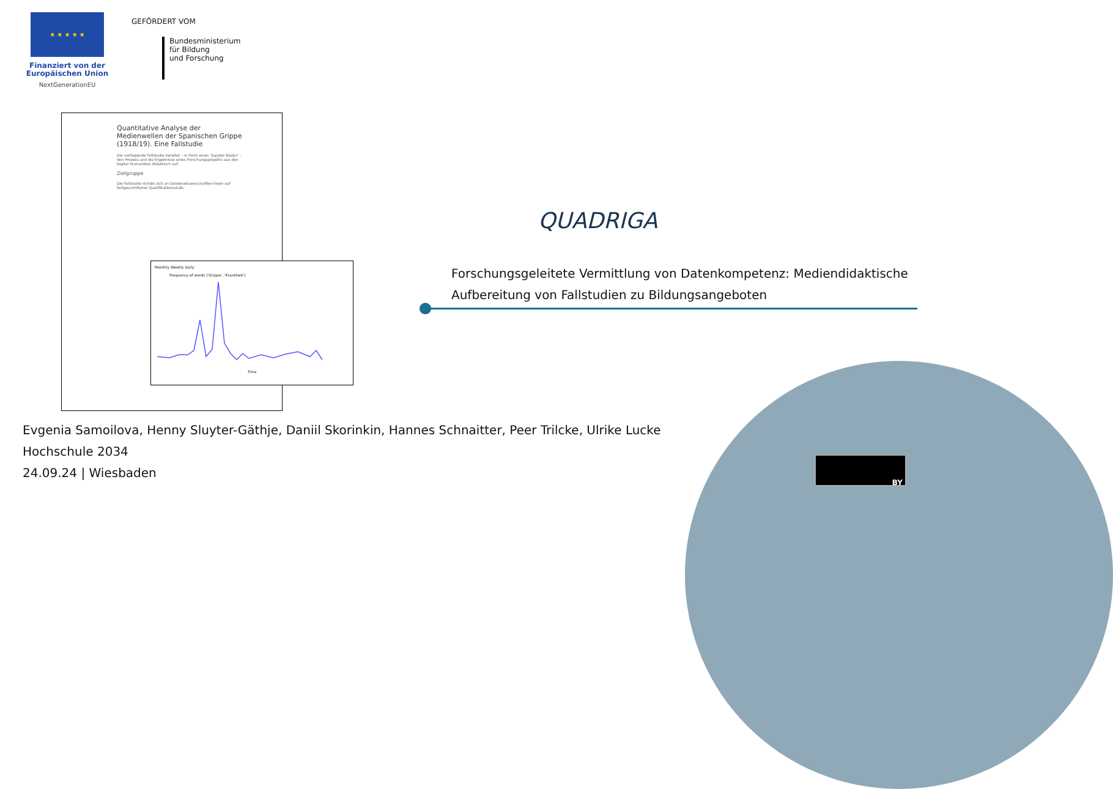★ ★ ★ ★ ★
Finanziert von der Europäischen Union
NextGenerationEU
GEFÖRDERT VOM
Bundesministerium
für Bildung
und Forschung
Quantitative Analyse der Medienwellen der Spanischen Grippe (1918/19). Eine Fallstudie
Die vorliegende Fallstudie bereitet – in Form eines "Jupyter Books" – den Prozess und die Ergebnisse eines Forschungsprojekts aus den Digital Humanities didaktisch auf.
Zielgruppe
Die Fallstudie richtet sich an Geisteswissenschaftler:innen auf fortgeschrittener Qualifikationsstufe.
Monthly Weekly Daily
Frequency of words ['Grippe', 'Krankheit']
Time
QUADRIGA
Forschungsgeleitete Vermittlung von Datenkompetenz: Mediendidaktische
Aufbereitung von Fallstudien zu Bildungsangeboten
Evgenia Samoilova, Henny Sluyter-Gäthje, Daniil Skorinkin, Hannes Schnaitter, Peer Trilcke, Ulrike Lucke
Hochschule 2034
24.09.24 | Wiesbaden
BY